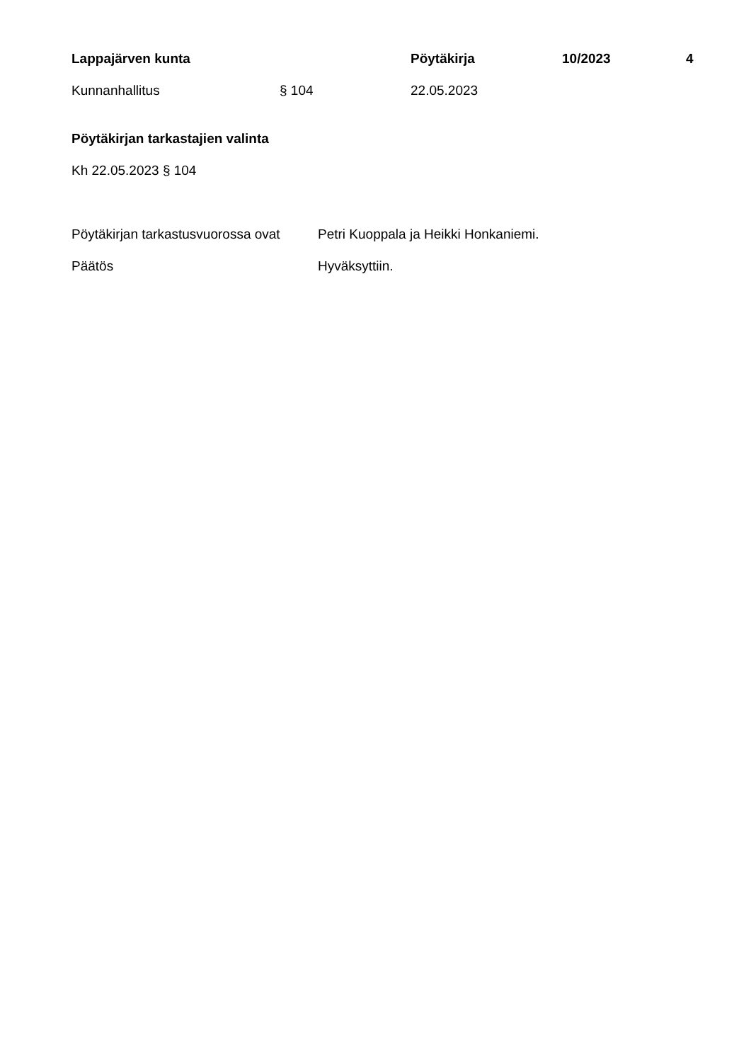Lappajärven kunta Pöytäkirja 10/2023 4
Kunnanhallitus § 104 22.05.2023
Pöytäkirjan tarkastajien valinta
Kh 22.05.2023 § 104
Pöytäkirjan tarkastusvuorossa ovat Petri Kuoppala ja Heikki Honkaniemi.
Päätös Hyväksyttiin.